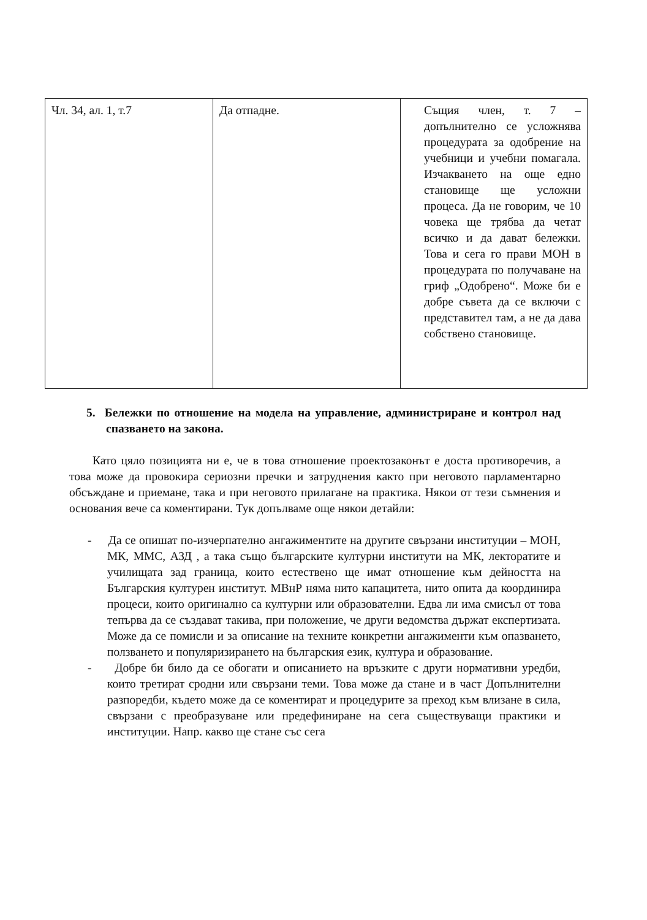| Чл. 34, ал. 1, т.7 | Да отпадне. | Същия член, т. 7 – допълнително се усложнява процедурата за одобрение на учебници и учебни помагала. Изчакването на още едно становище ще усложни процеса. Да не говорим, че 10 човека ще трябва да четат всичко и да дават бележки. Това и сега го прави МОН в процедурата по получаване на гриф „Одобрено“. Може би е добре съвета да се включи с представител там, а не да дава собствено становище. |
5. Бележки по отношение на модела на управление, администриране и контрол над спазването на закона.
Като цяло позицията ни е, че в това отношение проектозаконът е доста противоречив, а това може да провокира сериозни пречки и затруднения както при неговото парламентарно обсъждане и приемане, така и при неговото прилагане на практика. Някои от тези съмнения и основания вече са коментирани. Тук допълваме още някои детайли:
- Да се опишат по-изчерпателно ангажиментите на другите свързани институции – МОН, МК, ММС, АЗД , а така също българските културни институти на МК, лекторатите и училищата зад граница, които естествено ще имат отношение към дейността на Българския културен институт. МВнР няма нито капацитета, нито опита да координира процеси, които оригинално са културни или образователни. Едва ли има смисъл от това тепърва да се създават такива, при положение, че други ведомства държат експертизата. Може да се помисли и за описание на техните конкретни ангажименти към опазването, ползването и популяризирането на българския език, култура и образование.
- Добре би било да се обогати и описанието на връзките с други нормативни уредби, които третират сродни или свързани теми. Това може да стане и в част Допълнителни разпоредби, където може да се коментират и процедурите за преход към влизане в сила, свързани с преобразуване или предефиниране на сега съществуващи практики и институции. Напр. какво ще стане със сега